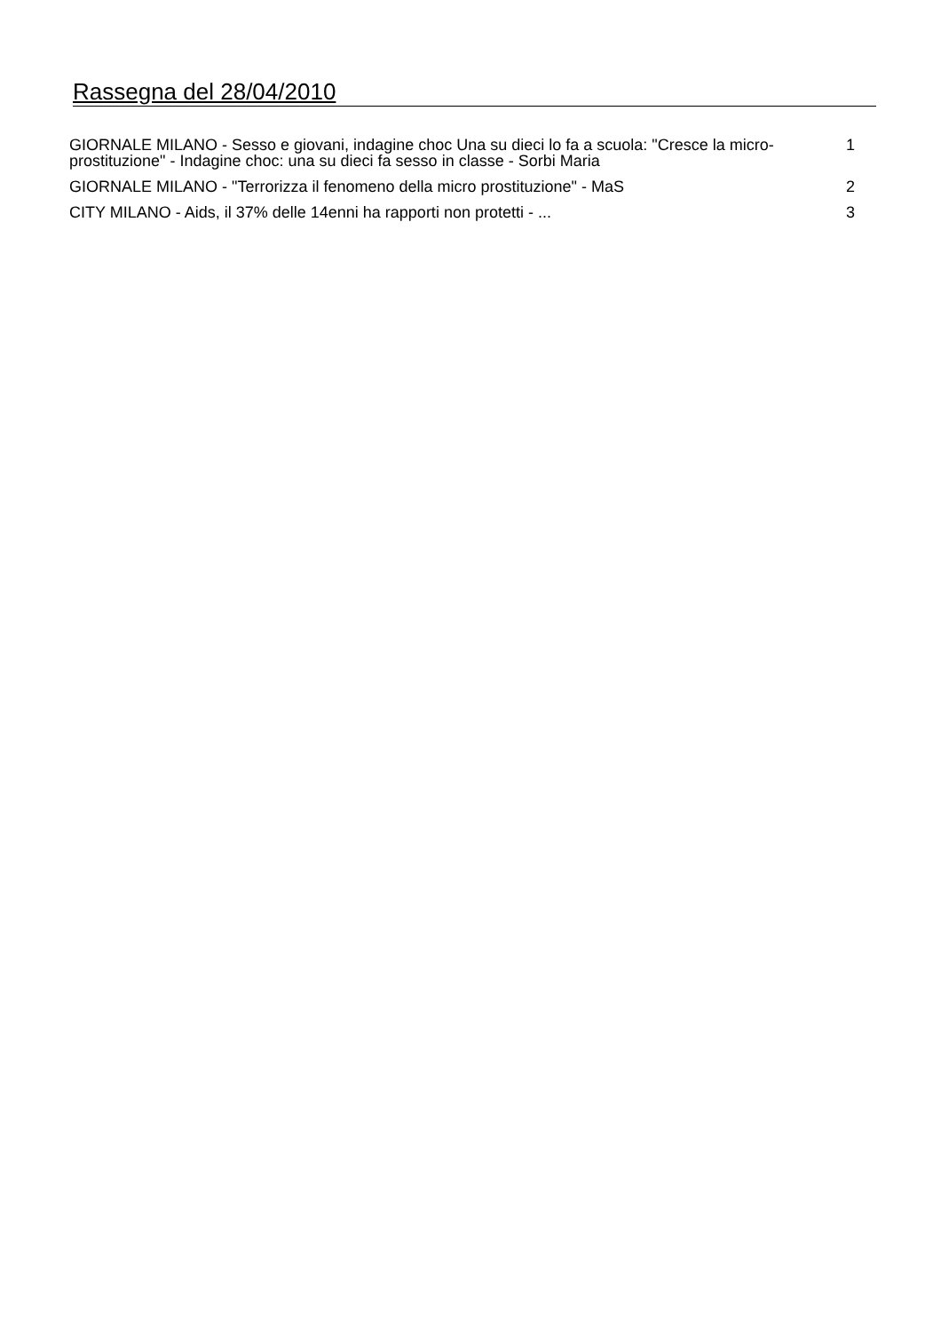Rassegna del 28/04/2010
GIORNALE MILANO - Sesso e giovani, indagine choc Una su dieci lo fa a scuola: "Cresce la micro-prostituzione" - Indagine choc: una su dieci fa sesso in classe - Sorbi Maria
1
GIORNALE MILANO - "Terrorizza il fenomeno della micro prostituzione" - MaS 2
CITY MILANO - Aids, il 37% delle 14enni ha rapporti non protetti - ... 3